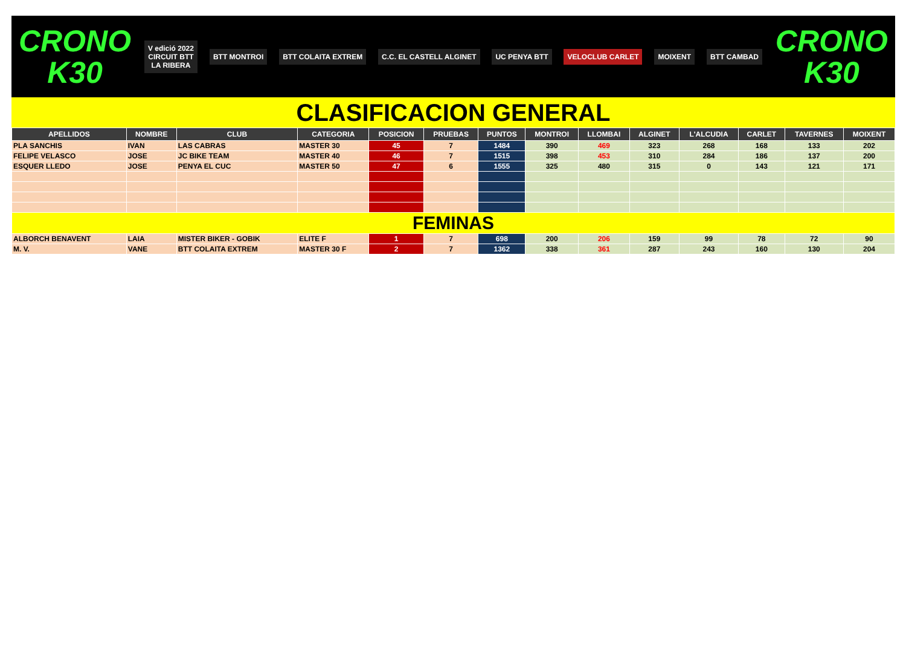CRONO
K30
V edició 2022
CIRCUIT BTT
LA RIBERA
BTT MONTROI BTT COLAITA EXTREM C.C. EL CASTELL ALGINET UC PENYA BTT VELOCLUB CARLET MOIXENT BTT CAMBAD
CRONO
K30
CLASIFICACION GENERAL
| APELLIDOS | NOMBRE | CLUB | CATEGORIA | POSICION | PRUEBAS | PUNTOS | MONTROI | LLOMBAI | ALGINET | L'ALCUDIA | CARLET | TAVERNES | MOIXENT |
| --- | --- | --- | --- | --- | --- | --- | --- | --- | --- | --- | --- | --- | --- |
| PLA SANCHIS | IVAN | LAS CABRAS | MASTER 30 | 45 | 7 | 1484 | 390 | 469 | 323 | 268 | 168 | 133 | 202 |
| FELIPE VELASCO | JOSE | JC BIKE TEAM | MASTER 40 | 46 | 7 | 1515 | 398 | 453 | 310 | 284 | 186 | 137 | 200 |
| ESQUER LLEDO | JOSE | PENYA EL CUC | MASTER 50 | 47 | 6 | 1555 | 325 | 480 | 315 | 0 | 143 | 121 | 171 |
| FEMINAS | | | | | | | | | | | | | |
| ALBORCH BENAVENT | LAIA | MISTER BIKER - GOBIK | ELITE F | 1 | 7 | 698 | 200 | 206 | 159 | 99 | 78 | 72 | 90 |
| M. V. | VANE | BTT COLAITA EXTREM | MASTER 30 F | 2 | 7 | 1362 | 338 | 361 | 287 | 243 | 160 | 130 | 204 |